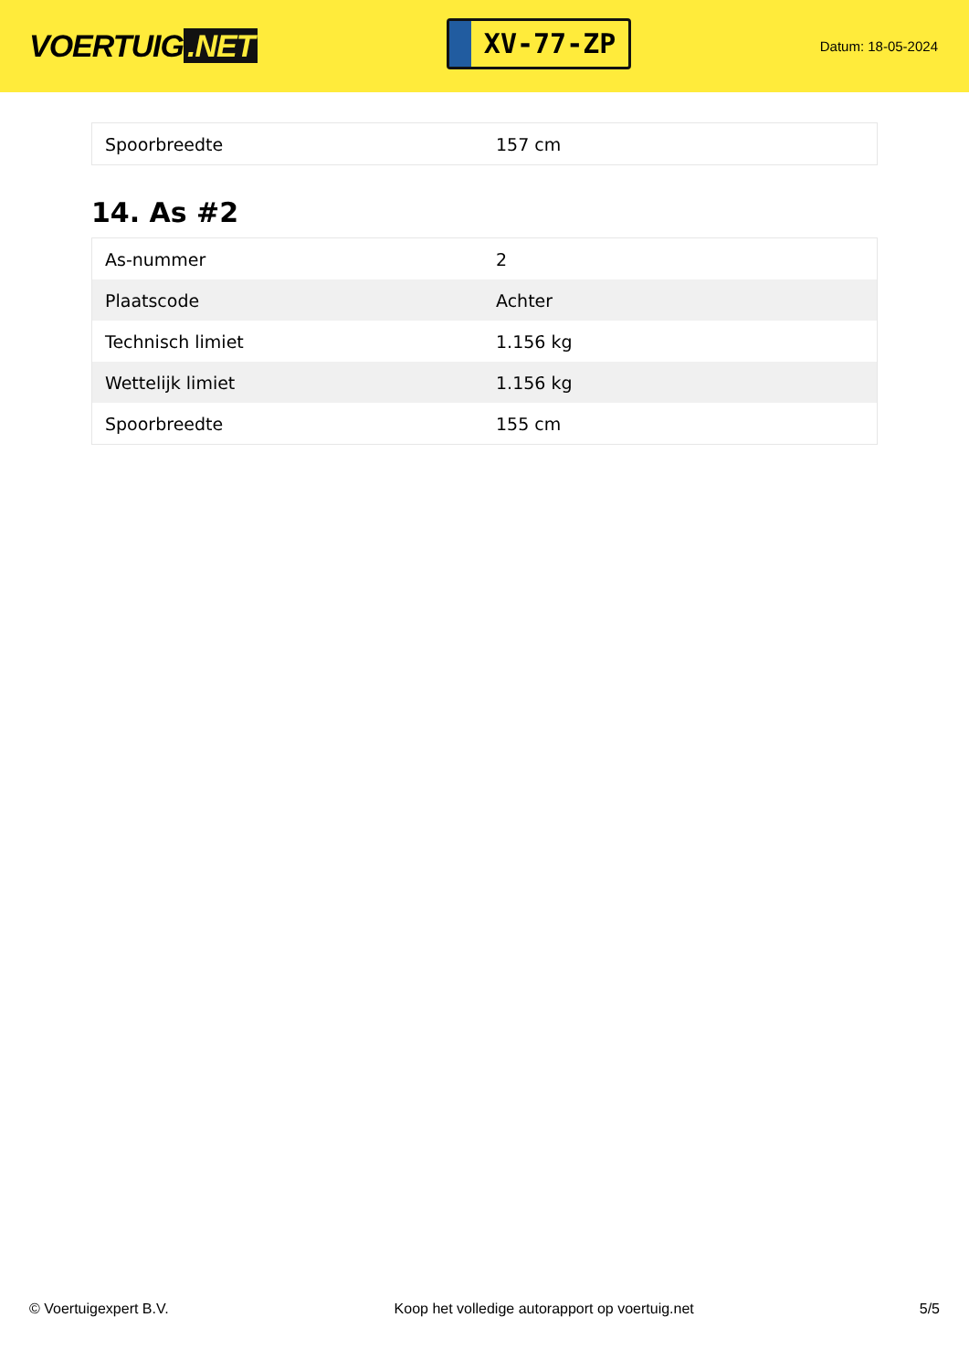VOERTUIG.NET
XV-77-ZP
Datum: 18-05-2024
| Spoorbreedte | 157 cm |
14. As #2
| As-nummer | 2 |
| Plaatscode | Achter |
| Technisch limiet | 1.156 kg |
| Wettelijk limiet | 1.156 kg |
| Spoorbreedte | 155 cm |
© Voertuigexpert B.V. Koop het volledige autorapport op voertuig.net 5/5